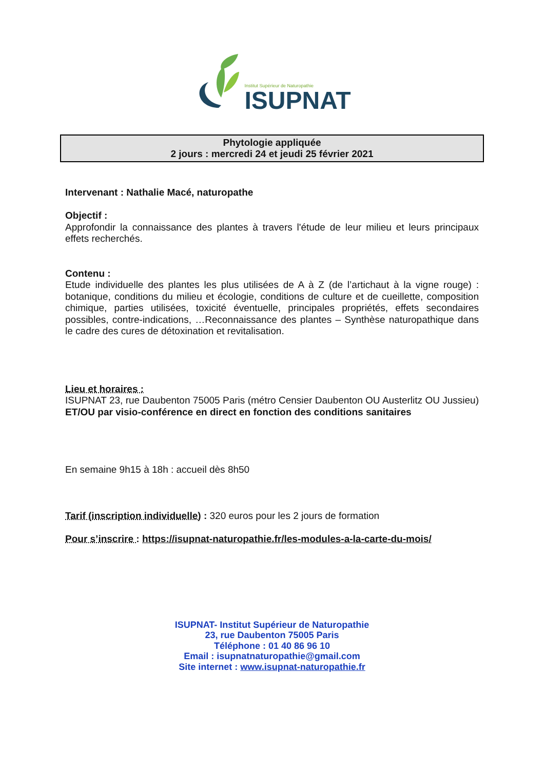Institut Supérieur de Naturopathie
ISUPNAT
Phytologie appliquée
2 jours : mercredi 24 et jeudi 25 février 2021
Intervenant : Nathalie Macé, naturopathe
Objectif :
Approfondir la connaissance des plantes à travers l'étude de leur milieu et leurs principaux effets recherchés.
Contenu :
Etude individuelle des plantes les plus utilisées de A à Z (de l’artichaut à la vigne rouge) : botanique, conditions du milieu et écologie, conditions de culture et de cueillette, composition chimique, parties utilisées, toxicité éventuelle, principales propriétés, effets secondaires possibles, contre-indications, …Reconnaissance des plantes – Synthèse naturopathique dans le cadre des cures de détoxination et revitalisation.
Lieu et horaires :
ISUPNAT 23, rue Daubenton 75005 Paris (métro Censier Daubenton OU Austerlitz OU Jussieu) ET/OU par visio-conférence en direct en fonction des conditions sanitaires
En semaine 9h15 à 18h : accueil dès 8h50
Tarif (inscription individuelle) : 320 euros pour les 2 jours de formation
Pour s’inscrire : https://isupnat-naturopathie.fr/les-modules-a-la-carte-du-mois/
ISUPNAT- Institut Supérieur de Naturopathie
23, rue Daubenton 75005 Paris
Téléphone : 01 40 86 96 10
Email : isupnatnaturopathie@gmail.com
Site internet : www.isupnat-naturopathie.fr